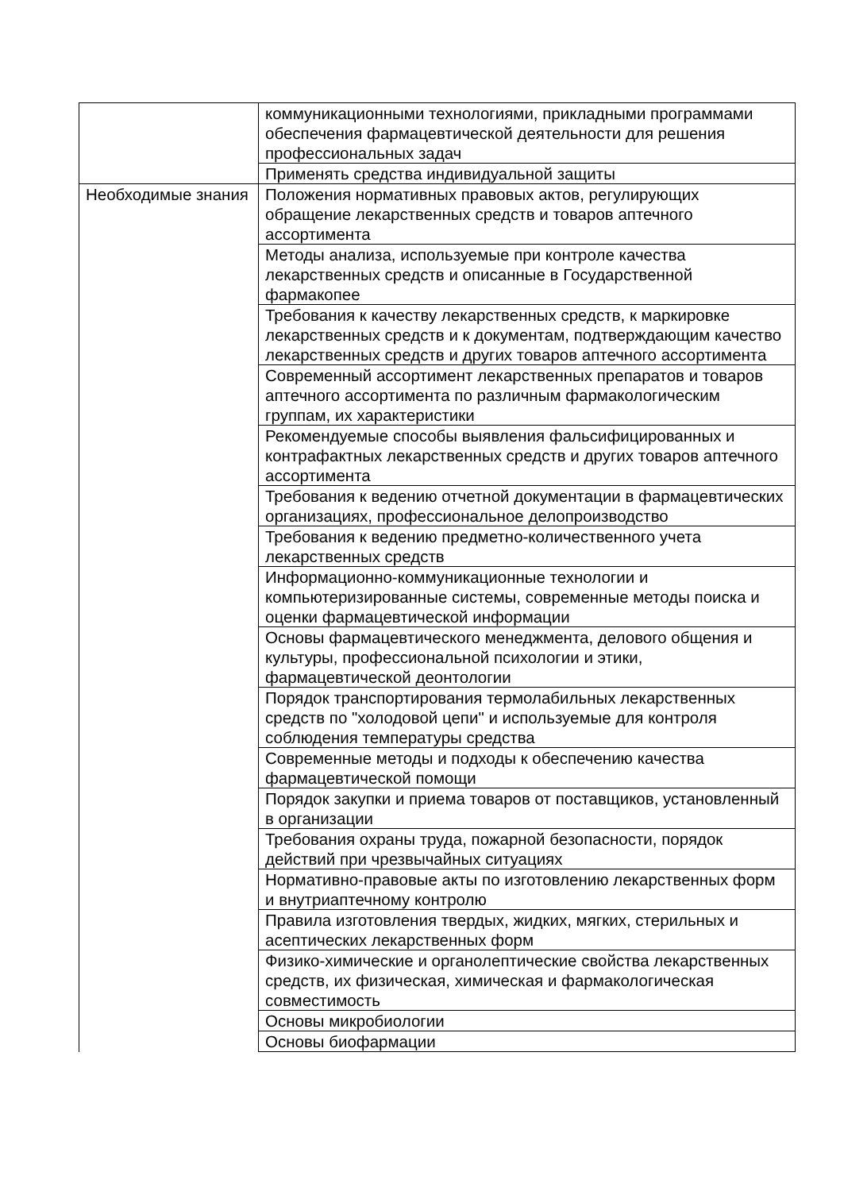| | коммуникационными технологиями, прикладными программами обеспечения фармацевтической деятельности для решения профессиональных задач |
| | Применять средства индивидуальной защиты |
| Необходимые знания | Положения нормативных правовых актов, регулирующих обращение лекарственных средств и товаров аптечного ассортимента |
| | Методы анализа, используемые при контроле качества лекарственных средств и описанные в Государственной фармакопее |
| | Требования к качеству лекарственных средств, к маркировке лекарственных средств и к документам, подтверждающим качество лекарственных средств и других товаров аптечного ассортимента |
| | Современный ассортимент лекарственных препаратов и товаров аптечного ассортимента по различным фармакологическим группам, их характеристики |
| | Рекомендуемые способы выявления фальсифицированных и контрафактных лекарственных средств и других товаров аптечного ассортимента |
| | Требования к ведению отчетной документации в фармацевтических организациях, профессиональное делопроизводство |
| | Требования к ведению предметно-количественного учета лекарственных средств |
| | Информационно-коммуникационные технологии и компьютеризированные системы, современные методы поиска и оценки фармацевтической информации |
| | Основы фармацевтического менеджмента, делового общения и культуры, профессиональной психологии и этики, фармацевтической деонтологии |
| | Порядок транспортирования термолабильных лекарственных средств по "холодовой цепи" и используемые для контроля соблюдения температуры средства |
| | Современные методы и подходы к обеспечению качества фармацевтической помощи |
| | Порядок закупки и приема товаров от поставщиков, установленный в организации |
| | Требования охраны труда, пожарной безопасности, порядок действий при чрезвычайных ситуациях |
| | Нормативно-правовые акты по изготовлению лекарственных форм и внутриаптечному контролю |
| | Правила изготовления твердых, жидких, мягких, стерильных и асептических лекарственных форм |
| | Физико-химические и органолептические свойства лекарственных средств, их физическая, химическая и фармакологическая совместимость |
| | Основы микробиологии |
| | Основы биофармации |